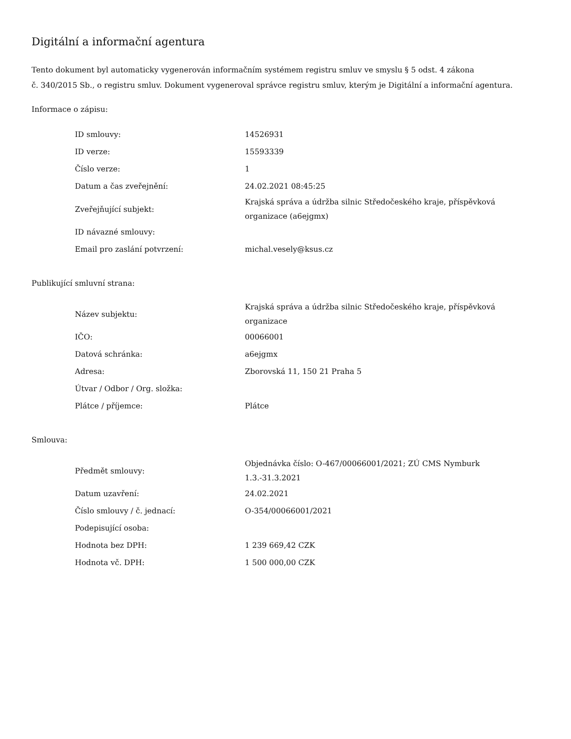Digitální a informační agentura
Tento dokument byl automaticky vygenerován informačním systémem registru smluv ve smyslu § 5 odst. 4 zákona
č. 340/2015 Sb., o registru smluv. Dokument vygeneroval správce registru smluv, kterým je Digitální a informační agentura.
Informace o zápisu:
| ID smlouvy: | 14526931 |
| ID verze: | 15593339 |
| Číslo verze: | 1 |
| Datum a čas zveřejnění: | 24.02.2021 08:45:25 |
| Zveřejňující subjekt: | Krajská správa a údržba silnic Středočeského kraje, příspěvková organizace (a6ejgmx) |
| ID návazné smlouvy: | |
| Email pro zaslání potvrzení: | michal.vesely@ksus.cz |
Publikující smluvní strana:
| Název subjektu: | Krajská správa a údržba silnic Středočeského kraje, příspěvková organizace |
| IČO: | 00066001 |
| Datová schránka: | a6ejgmx |
| Adresa: | Zborovská 11, 150 21 Praha 5 |
| Útvar / Odbor / Org. složka: | |
| Plátce / příjemce: | Plátce |
Smlouva:
| Předmět smlouvy: | Objednávka číslo: O-467/00066001/2021; ZÚ CMS Nymburk 1.3.-31.3.2021 |
| Datum uzavření: | 24.02.2021 |
| Číslo smlouvy / č. jednací: | O-354/00066001/2021 |
| Podepisující osoba: | |
| Hodnota bez DPH: | 1 239 669,42 CZK |
| Hodnota vč. DPH: | 1 500 000,00 CZK |